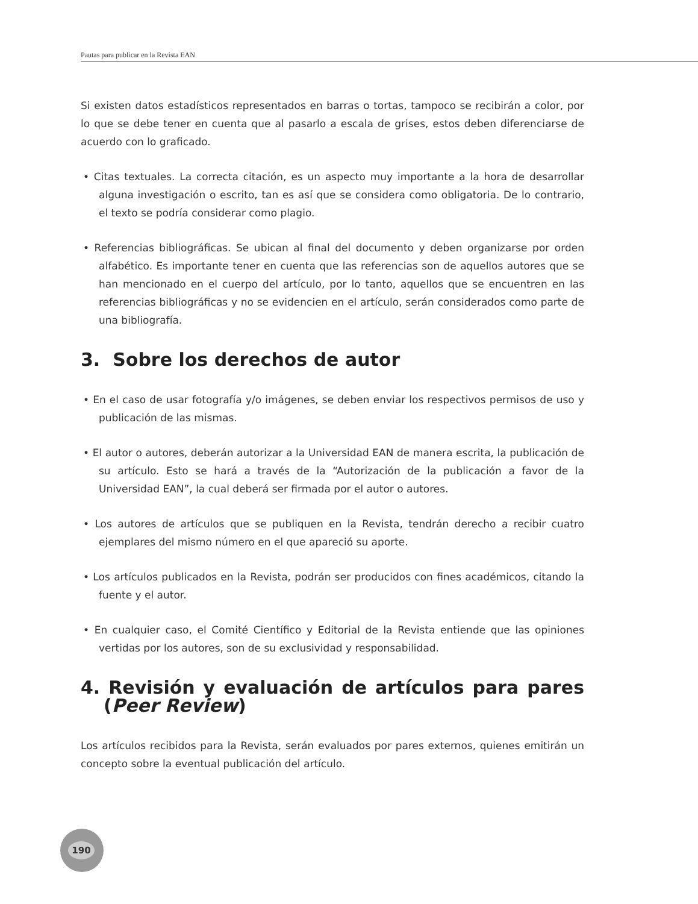Pautas para publicar en la Revista EAN
Si existen datos estadísticos representados en barras o tortas, tampoco se recibirán a color, por lo que se debe tener en cuenta que al pasarlo a escala de grises, estos deben diferenciarse de acuerdo con lo graficado.
• Citas textuales. La correcta citación, es un aspecto muy importante a la hora de desarrollar alguna investigación o escrito, tan es así que se considera como obligatoria. De lo contrario, el texto se podría considerar como plagio.
• Referencias bibliográficas. Se ubican al final del documento y deben organizarse por orden alfabético. Es importante tener en cuenta que las referencias son de aquellos autores que se han mencionado en el cuerpo del artículo, por lo tanto, aquellos que se encuentren en las referencias bibliográficas y no se evidencien en el artículo, serán considerados como parte de una bibliografía.
3. Sobre los derechos de autor
• En el caso de usar fotografía y/o imágenes, se deben enviar los respectivos permisos de uso y publicación de las mismas.
• El autor o autores, deberán autorizar a la Universidad EAN de manera escrita, la publicación de su artículo. Esto se hará a través de la “Autorización de la publicación a favor de la Universidad EAN”, la cual deberá ser firmada por el autor o autores.
• Los autores de artículos que se publiquen en la Revista, tendrán derecho a recibir cuatro ejemplares del mismo número en el que apareció su aporte.
• Los artículos publicados en la Revista, podrán ser producidos con fines académicos, citando la fuente y el autor.
• En cualquier caso, el Comité Científico y Editorial de la Revista entiende que las opiniones vertidas por los autores, son de su exclusividad y responsabilidad.
4. Revisión y evaluación de artículos para pares (Peer Review)
Los artículos recibidos para la Revista, serán evaluados por pares externos, quienes emitirán un concepto sobre la eventual publicación del artículo.
190